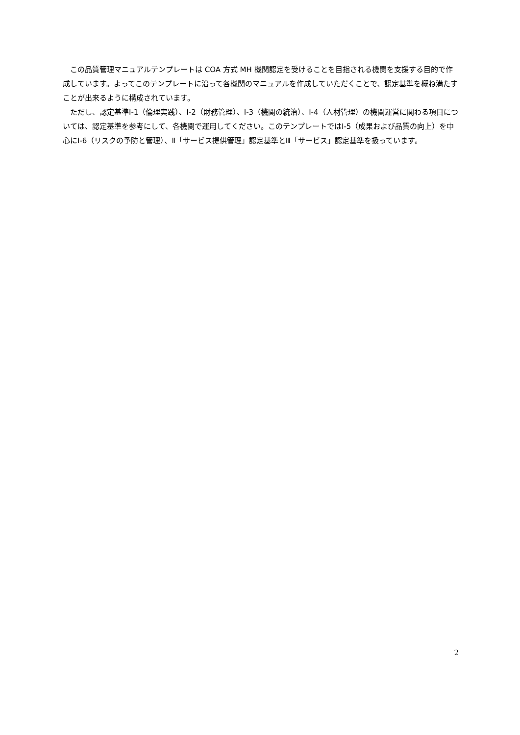この品質管理マニュアルテンプレートは COA 方式 MH 機関認定を受けることを目指される機関を支援する目的で作成しています。よってこのテンプレートに沿って各機関のマニュアルを作成していただくことで、認定基準を概ね満たすことが出来るように構成されています。
ただし、認定基準Ⅰ-1（倫理実践）、Ⅰ-2（財務管理）、Ⅰ-3（機関の統治）、Ⅰ-4（人材管理）の機関運営に関わる項目については、認定基準を参考にして、各機関で運用してください。このテンプレートではⅠ-5（成果および品質の向上）を中心にⅠ-6（リスクの予防と管理）、Ⅱ「サービス提供管理」認定基準とⅢ「サービス」認定基準を扱っています。
2